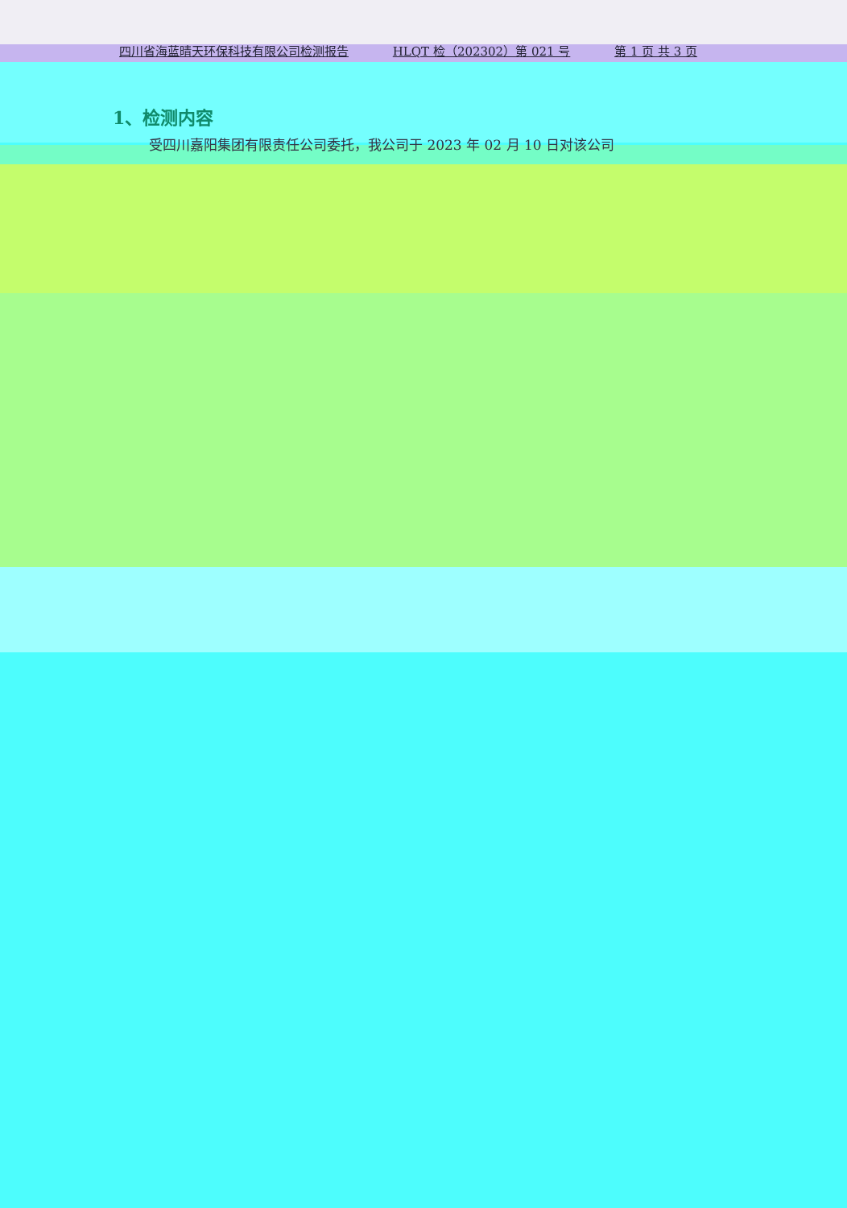四川省海蓝晴天环保科技有限公司检测报告 HLQT 检（202302）第 021 号 第 1 页 共 3 页
1、检测内容
受四川嘉阳集团有限责任公司委托，我公司于 2023 年 02 月 10 日对该公司